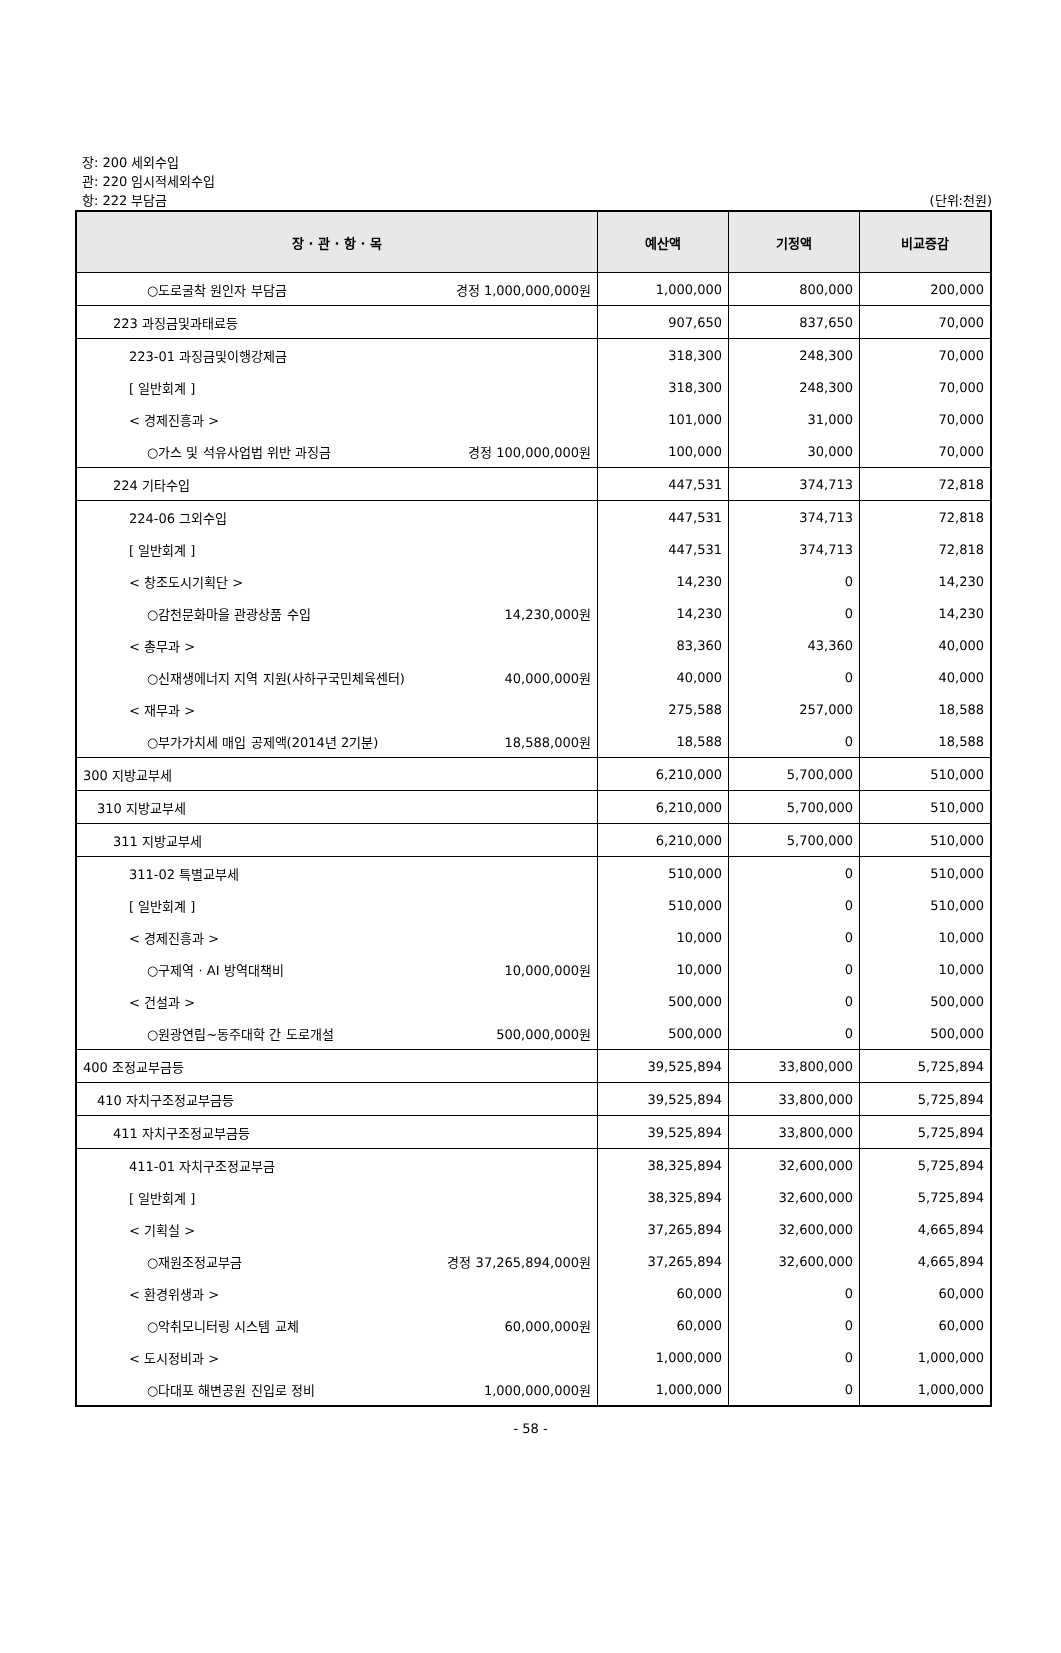장: 200 세외수입
관: 220 임시적세외수입
항: 222 부담금
(단위:천원)
| 장 · 관 · 항 · 목 | 예산액 | 기정액 | 비교증감 |
| --- | --- | --- | --- |
| ○도로굴착 원인자 부담금 경정 1,000,000,000원 | 1,000,000 | 800,000 | 200,000 |
| 223 과징금및과태료등 | 907,650 | 837,650 | 70,000 |
| 223-01 과징금및이행강제금 | 318,300 | 248,300 | 70,000 |
| [ 일반회계 ] | 318,300 | 248,300 | 70,000 |
| < 경제진흥과 > | 101,000 | 31,000 | 70,000 |
| ○가스 및 석유사업법 위반 과징금 경정 100,000,000원 | 100,000 | 30,000 | 70,000 |
| 224 기타수입 | 447,531 | 374,713 | 72,818 |
| 224-06 그외수입 | 447,531 | 374,713 | 72,818 |
| [ 일반회계 ] | 447,531 | 374,713 | 72,818 |
| < 창조도시기획단 > | 14,230 | 0 | 14,230 |
| ○감천문화마을 관광상품 수입 14,230,000원 | 14,230 | 0 | 14,230 |
| < 총무과 > | 83,360 | 43,360 | 40,000 |
| ○신재생에너지 지역 지원(사하구국민체육센터) 40,000,000원 | 40,000 | 0 | 40,000 |
| < 재무과 > | 275,588 | 257,000 | 18,588 |
| ○부가가치세 매입 공제액(2014년 2기분) 18,588,000원 | 18,588 | 0 | 18,588 |
| 300 지방교부세 | 6,210,000 | 5,700,000 | 510,000 |
| 310 지방교부세 | 6,210,000 | 5,700,000 | 510,000 |
| 311 지방교부세 | 6,210,000 | 5,700,000 | 510,000 |
| 311-02 특별교부세 | 510,000 | 0 | 510,000 |
| [ 일반회계 ] | 510,000 | 0 | 510,000 |
| < 경제진흥과 > | 10,000 | 0 | 10,000 |
| ○구제역 · AI 방역대책비 10,000,000원 | 10,000 | 0 | 10,000 |
| < 건설과 > | 500,000 | 0 | 500,000 |
| ○원광연립~동주대학 간 도로개설 500,000,000원 | 500,000 | 0 | 500,000 |
| 400 조정교부금등 | 39,525,894 | 33,800,000 | 5,725,894 |
| 410 자치구조정교부금등 | 39,525,894 | 33,800,000 | 5,725,894 |
| 411 자치구조정교부금등 | 39,525,894 | 33,800,000 | 5,725,894 |
| 411-01 자치구조정교부금 | 38,325,894 | 32,600,000 | 5,725,894 |
| [ 일반회계 ] | 38,325,894 | 32,600,000 | 5,725,894 |
| < 기획실 > | 37,265,894 | 32,600,000 | 4,665,894 |
| ○재원조정교부금 경정 37,265,894,000원 | 37,265,894 | 32,600,000 | 4,665,894 |
| < 환경위생과 > | 60,000 | 0 | 60,000 |
| ○악취모니터링 시스템 교체 60,000,000원 | 60,000 | 0 | 60,000 |
| < 도시정비과 > | 1,000,000 | 0 | 1,000,000 |
| ○다대포 해변공원 진입로 정비 1,000,000,000원 | 1,000,000 | 0 | 1,000,000 |
- 58 -